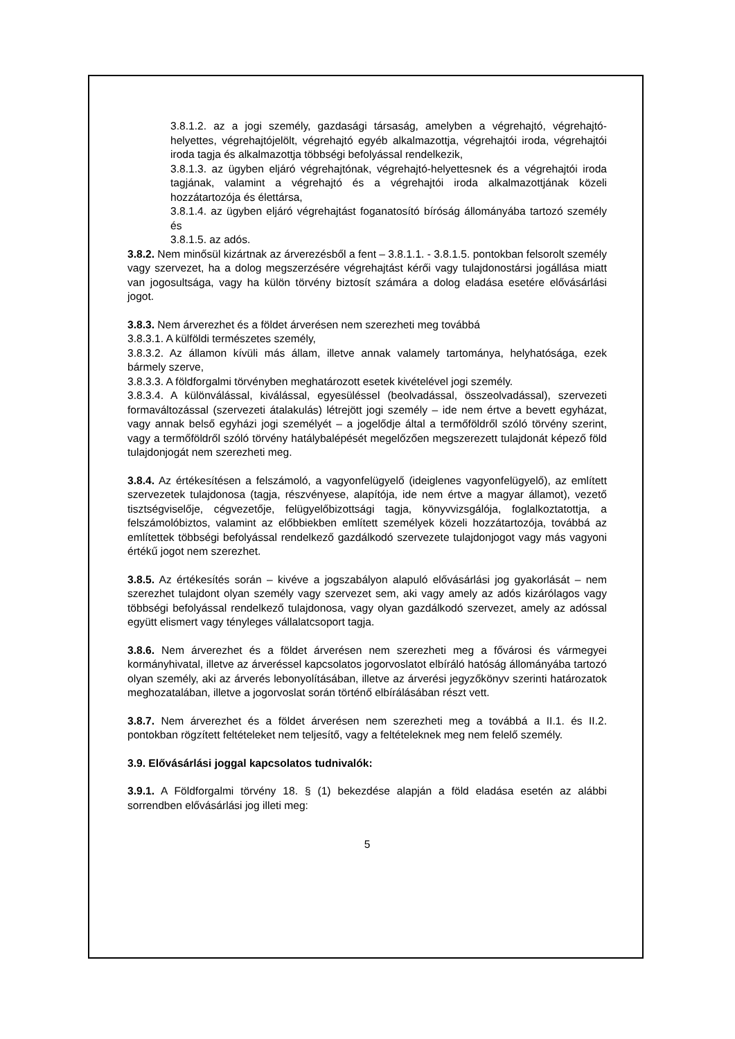3.8.1.2. az a jogi személy, gazdasági társaság, amelyben a végrehajtó, végrehajtó-helyettes, végrehajtójelölt, végrehajtó egyéb alkalmazottja, végrehajtói iroda, végrehajtói iroda tagja és alkalmazottja többségi befolyással rendelkezik,
3.8.1.3. az ügyben eljáró végrehajtónak, végrehajtó-helyettesnek és a végrehajtói iroda tagjának, valamint a végrehajtó és a végrehajtói iroda alkalmazottjának közeli hozzátartozója és élettársa,
3.8.1.4. az ügyben eljáró végrehajtást foganatosító bíróság állományába tartozó személy és
3.8.1.5. az adós.
3.8.2. Nem minősül kizártnak az árverezésből a fent – 3.8.1.1. - 3.8.1.5. pontokban felsorolt személy vagy szervezet, ha a dolog megszerzésére végrehajtást kérői vagy tulajdonostársi jogállása miatt van jogosultsága, vagy ha külön törvény biztosít számára a dolog eladása esetére elővásárlási jogot.
3.8.3. Nem árverezhet és a földet árverésen nem szerezheti meg továbbá
3.8.3.1. A külföldi természetes személy,
3.8.3.2. Az államon kívüli más állam, illetve annak valamely tartománya, helyhatósága, ezek bármely szerve,
3.8.3.3. A földforgalmi törvényben meghatározott esetek kivételével jogi személy.
3.8.3.4. A különválással, kiválással, egyesüléssel (beolvadással, összeolvadással), szervezeti formaváltozással (szervezeti átalakulás) létrejött jogi személy – ide nem értve a bevett egyházat, vagy annak belső egyházi jogi személyét – a jogelődje által a termőföldről szóló törvény szerint, vagy a termőföldről szóló törvény hatálybalépését megelőzően megszerezett tulajdonát képező föld tulajdonjogát nem szerezheti meg.
3.8.4. Az értékesítésen a felszámoló, a vagyonfelügyelő (ideiglenes vagyonfelügyelő), az említett szervezetek tulajdonosa (tagja, részvényese, alapítója, ide nem értve a magyar államot), vezető tisztségviselője, cégvezetője, felügyelőbizottsági tagja, könyvvizsgálója, foglalkoztatottja, a felszámolóbiztos, valamint az előbbiekben említett személyek közeli hozzátartozója, továbbá az említettek többségi befolyással rendelkező gazdálkodó szervezete tulajdonjogot vagy más vagyoni értékű jogot nem szerezhet.
3.8.5. Az értékesítés során – kivéve a jogszabályon alapuló elővásárlási jog gyakorlását – nem szerezhet tulajdont olyan személy vagy szervezet sem, aki vagy amely az adós kizárólagos vagy többségi befolyással rendelkező tulajdonosa, vagy olyan gazdálkodó szervezet, amely az adóssal együtt elismert vagy tényleges vállalatcsoport tagja.
3.8.6. Nem árverezhet és a földet árverésen nem szerezheti meg a fővárosi és vármegyei kormányhivatal, illetve az árveréssel kapcsolatos jogorvoslatot elbíráló hatóság állományába tartozó olyan személy, aki az árverés lebonyolításában, illetve az árverési jegyzőkönyv szerinti határozatok meghozatalában, illetve a jogorvoslat során történő elbírálásában részt vett.
3.8.7. Nem árverezhet és a földet árverésen nem szerezheti meg a továbbá a II.1. és II.2. pontokban rögzített feltételeket nem teljesítő, vagy a feltételeknek meg nem felelő személy.
3.9. Elővásárlási joggal kapcsolatos tudnivalók:
3.9.1. A Földforgalmi törvény 18. § (1) bekezdése alapján a föld eladása esetén az alábbi sorrendben elővásárlási jog illeti meg:
5